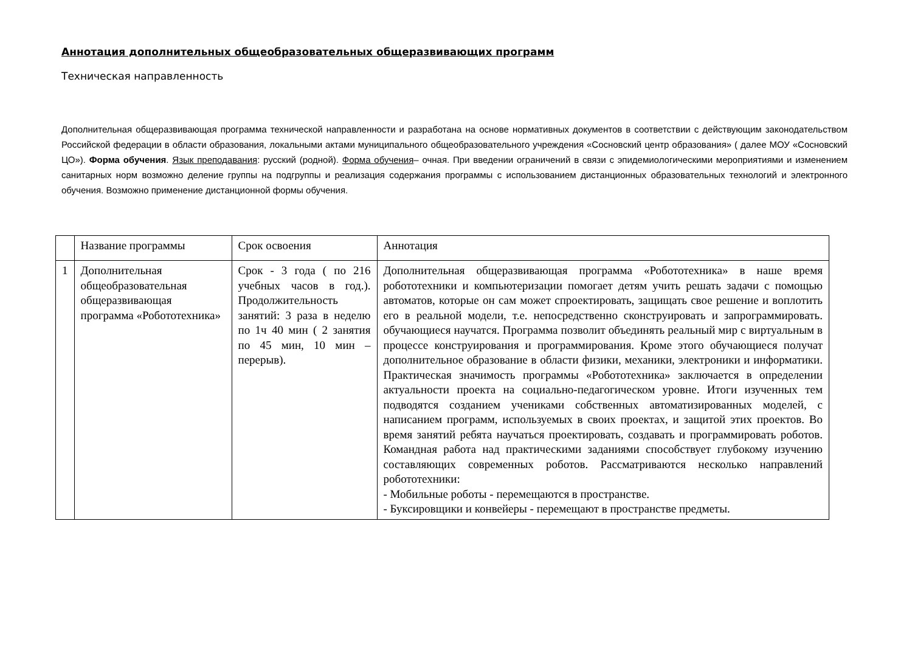Аннотация дополнительных общеобразовательных общеразвивающих программ
Техническая направленность
Дополнительная общеразвивающая программа технической направленности и разработана на основе нормативных документов в соответствии с действующим законодательством Российской федерации в области образования, локальными актами муниципального общеобразовательного учреждения «Сосновский центр образования» ( далее МОУ «Сосновский ЦО»). Форма обучения. Язык преподавания: русский (родной). Форма обучения– очная. При введении ограничений в связи с эпидемиологическими мероприятиями и изменением санитарных норм возможно деление группы на подгруппы и реализация содержания программы с использованием дистанционных образовательных технологий и электронного обучения. Возможно применение дистанционной формы обучения.
| | Название программы | Срок освоения | Аннотация |
| 1 | Дополнительная общеобразовательная общеразвивающая программа «Робототехника» | Срок - 3 года ( по 216 учебных часов в год.). Продолжительность занятий: 3 раза в неделю по 1ч 40 мин ( 2 занятия по 45 мин, 10 мин – перерыв). | Дополнительная общеразвивающая программа «Робототехника» в наше время робототехники и компьютеризации помогает детям учить решать задачи с помощью автоматов, которые он сам может спроектировать, защищать свое решение и воплотить его в реальной модели, т.е. непосредственно сконструировать и запрограммировать. обучающиеся научатся. Программа позволит объединять реальный мир с виртуальным в процессе конструирования и программирования. Кроме этого обучающиеся получат дополнительное образование в области физики, механики, электроники и информатики. Практическая значимость программы «Робототехника» заключается в определении актуальности проекта на социально-педагогическом уровне. Итоги изученных тем подводятся созданием учениками собственных автоматизированных моделей, с написанием программ, используемых в своих проектах, и защитой этих проектов. Во время занятий ребята научаться проектировать, создавать и программировать роботов. Командная работа над практическими заданиями способствует глубокому изучению составляющих современных роботов. Рассматриваются несколько направлений робототехники: - Мобильные роботы - перемещаются в пространстве. - Буксировщики и конвейеры - перемещают в пространстве предметы. |